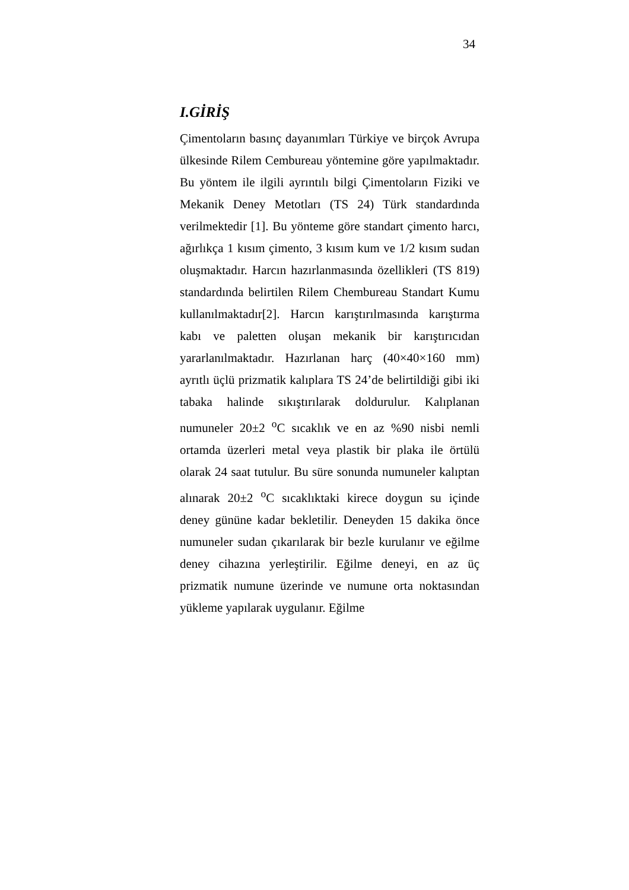34
I.GİRİŞ
Çimentoların basınç dayanımları Türkiye ve birçok Avrupa ülkesinde Rilem Cembureau yöntemine göre yapılmaktadır. Bu yöntem ile ilgili ayrıntılı bilgi Çimentoların Fiziki ve Mekanik Deney Metotları (TS 24) Türk standardında verilmektedir [1]. Bu yönteme göre standart çimento harcı, ağırlıkça 1 kısım çimento, 3 kısım kum ve 1/2 kısım sudan oluşmaktadır. Harcın hazırlanmasında özellikleri (TS 819) standardında belirtilen Rilem Chembureau Standart Kumu kullanılmaktadır[2]. Harcın karıştırılmasında karıştırma kabı ve paletten oluşan mekanik bir karıştırıcıdan yararlanılmaktadır. Hazırlanan harç (40×40×160 mm) ayrıtlı üçlü prizmatik kalıplara TS 24’de belirtildiği gibi iki tabaka halinde sıkıştırılarak doldurulur. Kalıplanan numuneler 20±2 <sup>o</sup>C sıcaklık ve en az %90 nisbi nemli ortamda üzerleri metal veya plastik bir plaka ile örtülü olarak 24 saat tutulur. Bu süre sonunda numuneler kalıptan alınarak 20±2 <sup>o</sup>C sıcaklıktaki kirece doygun su içinde deney gününe kadar bekletilir. Deneyden 15 dakika önce numuneler sudan çıkarılarak bir bezle kurulanır ve eğilme deney cihazına yerleştirilir. Eğilme deneyi, en az üç prizmatik numune üzerinde ve numune orta noktasından yükleme yapılarak uygulanır. Eğilme